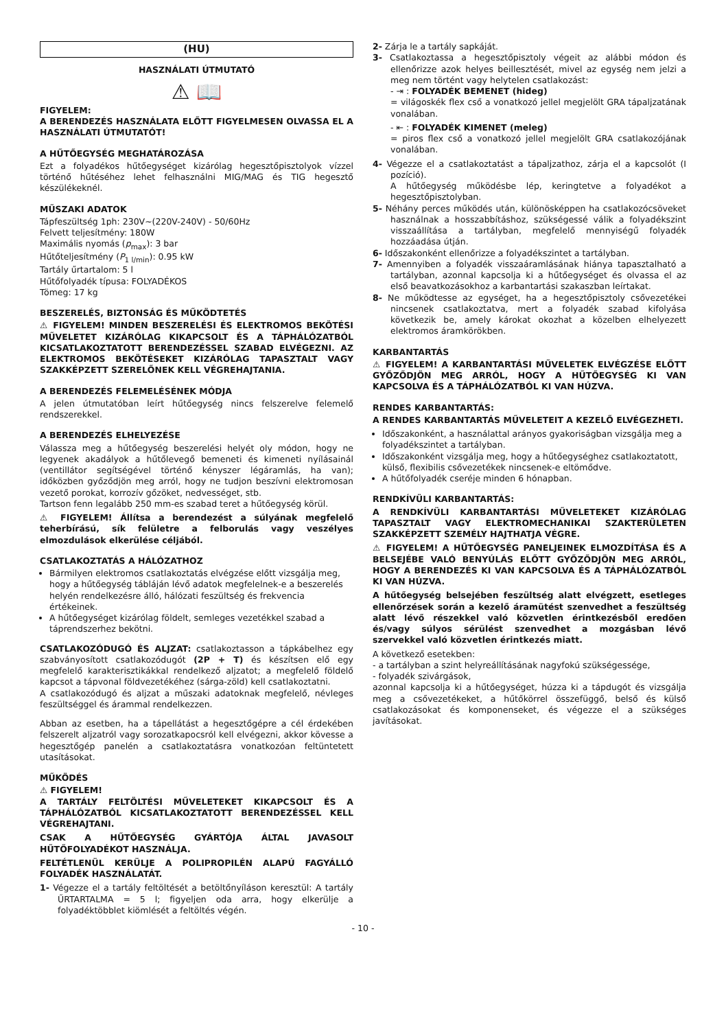(HU)
HASZNÁLATI ÚTMUTATÓ
⚠ 📖
FIGYELEM:
A BERENDEZÉS HASZNÁLATA ELŐTT FIGYELMESEN OLVASSA EL A HASZNÁLATI ÚTMUTATÓT!
A HŰTŐEGYSÉG MEGHATÁROZÁSA
Ezt a folyadékos hűtőegységet kizárólag hegesztőpisztolyok vízzel történő hűtéséhez lehet felhasználni MIG/MAG és TIG hegesztő készülékeknél.
MŰSZAKI ADATOK
Tápfeszültség 1ph: 230V~(220V-240V) - 50/60Hz
Felvett teljesítmény: 180W
Maximális nyomás (p<sub>max</sub>): 3 bar
Hűtőteljesítmény (P<sub>1 l/min</sub>): 0.95 kW
Tartály űrtartalom: 5 l
Hűtőfolyadék típusa: FOLYADÉKOS
Tömeg: 17 kg
BESZERELÉS, BIZTONSÁG ÉS MŰKÖDTETÉS
⚠ FIGYELEM! MINDEN BESZERELÉSI ÉS ELEKTROMOS BEKÖTÉSI MŰVELETET KIZÁRÓLAG KIKAPCSOLT ÉS A TÁPHÁLÓZATBÓL KICSATLAKOZTATOTT BERENDEZÉSSEL SZABAD ELVÉGEZNI. AZ ELEKTROMOS BEKÖTÉSEKET KIZÁRÓLAG TAPASZTALT VAGY SZAKKÉPZETT SZERELŐNEK KELL VÉGREHAJTANIA.
A BERENDEZÉS FELEMELÉSÉNEK MÓDJA
A jelen útmutatóban leírt hűtőegység nincs felszerelve felemelő rendszerekkel.
A BERENDEZÉS ELHELYEZÉSE
Válassza meg a hűtőegység beszerelési helyét oly módon, hogy ne legyenek akadályok a hűtőlevegő bemeneti és kimeneti nyílásainál (ventillátor segítségével történő kényszer légáramlás, ha van); időközben győződjön meg arról, hogy ne tudjon beszívni elektromosan vezető porokat, korrozív gőzöket, nedvességet, stb.
Tartson fenn legalább 250 mm-es szabad teret a hűtőegység körül.
⚠ FIGYELEM! Állítsa a berendezést a súlyának megfelelő teherbírású, sík felületre a felborulás vagy veszélyes elmozdulások elkerülése céljából.
CSATLAKOZTATÁS A HÁLÓZATHOZ
Bármilyen elektromos csatlakoztatás elvégzése előtt vizsgálja meg, hogy a hűtőegység tábláján lévő adatok megfelelnek-e a beszerelés helyén rendelkezésre álló, hálózati feszültség és frekvencia értékeinek.
A hűtőegységet kizárólag földelt, semleges vezetékkel szabad a táprendszerhez bekötni.
CSATLAKOZÓDUGÓ ÉS ALJZAT: csatlakoztasson a tápkábelhez egy szabványosított csatlakozódugót (2P + T) és készítsen elő egy megfelelő karakterisztikákkal rendelkező aljzatot; a megfelelő földelő kapcsot a tápvonal földvezetékéhez (sárga-zöld) kell csatlakoztatni.
A csatlakozódugó és aljzat a műszaki adatoknak megfelelő, névleges feszültséggel és árammal rendelkezzen.
Abban az esetben, ha a tápellátást a hegesztőgépre a cél érdekében felszerelt aljzatról vagy sorozatkapocsról kell elvégezni, akkor kövesse a hegesztőgép panelén a csatlakoztatásra vonatkozóan feltüntetett utasításokat.
MŰKÖDÉS
⚠ FIGYELEM!
A TARTÁLY FELTÖLTÉSI MŰVELETEKET KIKAPCSOLT ÉS A TÁPHÁLÓZATBÓL KICSATLAKOZTATOTT BERENDEZÉSSEL KELL VÉGREHAJTANI.
CSAK A HŰTŐEGYSÉG GYÁRTÓJA ÁLTAL JAVASOLT HŰTŐFOLYADÉKOT HASZNÁLJA.
FELTÉTLENÜL KERÜLJE A POLIPROPILÉN ALAPÚ FAGYÁLLÓ FOLYADÉK HASZNÁLATÁT.
1- Végezze el a tartály feltöltését a betöltőnyíláson keresztül: A tartály ŰRTARTALMA = 5 l; figyeljen oda arra, hogy elkerülje a folyadéktöbblet kiömlését a feltöltés végén.
2- Zárja le a tartály sapkáját.
3- Csatlakoztassa a hegesztőpisztoly végeit az alábbi módon és ellenőrizze azok helyes beillesztését, mivel az egység nem jelzi a meg nem történt vagy helytelen csatlakozást:
- ⇥ : FOLYADÉK BEMENET (hideg)
= világoskék flex cső a vonatkozó jellel megjelölt GRA tápaljzatának vonalában.
- ⇤ : FOLYADÉK KIMENET (meleg)
= piros flex cső a vonatkozó jellel megjelölt GRA csatlakozójának vonalában.
4- Végezze el a csatlakoztatást a tápaljzathoz, zárja el a kapcsolót (I pozíció).
A hűtőegység működésbe lép, keringtetve a folyadékot a hegesztőpisztolyban.
5- Néhány perces működés után, különösképpen ha csatlakozócsöveket használnak a hosszabbításhoz, szükségessé válik a folyadékszint visszaállítása a tartályban, megfelelő mennyiségű folyadék hozzáadása útján.
6- Időszakonként ellenőrizze a folyadékszintet a tartályban.
7- Amennyiben a folyadék visszaáramlásának hiánya tapasztalható a tartályban, azonnal kapcsolja ki a hűtőegységet és olvassa el az első beavatkozásokhoz a karbantartási szakaszban leírtakat.
8- Ne működtesse az egységet, ha a hegesztőpisztoly csővezetékei nincsenek csatlakoztatva, mert a folyadék szabad kifolyása következik be, amely károkat okozhat a közelben elhelyezett elektromos áramkörökben.
KARBANTARTÁS
⚠ FIGYELEM! A KARBANTARTÁSI MŰVELETEK ELVÉGZÉSE ELŐTT GYŐZŐDJÖN MEG ARRÓL, HOGY A HŰTŐEGYSÉG KI VAN KAPCSOLVA ÉS A TÁPHÁLÓZATBÓL KI VAN HÚZVA.
RENDES KARBANTARTÁS:
A RENDES KARBANTARTÁS MŰVELETEIT A KEZELŐ ELVÉGEZHETI.
Időszakonként, a használattal arányos gyakoriságban vizsgálja meg a folyadékszintet a tartályban.
Időszakonként vizsgálja meg, hogy a hűtőegységhez csatlakoztatott, külső, flexibilis csővezetékek nincsenek-e eltömődve.
A hűtőfolyadék cseréje minden 6 hónapban.
RENDKÍVÜLI KARBANTARTÁS:
A RENDKÍVÜLI KARBANTARTÁSI MŰVELETEKET KIZÁRÓLAG TAPASZTALT VAGY ELEKTROMECHANIKAI SZAKTERÜLETEN SZAKKÉPZETT SZEMÉLY HAJTHATJA VÉGRE.
⚠ FIGYELEM! A HŰTŐEGYSÉG PANELJEINEK ELMOZDÍTÁSA ÉS A BELSEJÉBE VALÓ BENYÚLÁS ELŐTT GYŐZŐDJÖN MEG ARRÓL, HOGY A BERENDEZÉS KI VAN KAPCSOLVA ÉS A TÁPHÁLÓZATBÓL KI VAN HÚZVA.
A hűtőegység belsejében feszültség alatt elvégzett, esetleges ellenőrzések során a kezelő áramütést szenvedhet a feszültség alatt lévő részekkel való közvetlen érintkezésből eredően és/vagy súlyos sérülést szenvedhet a mozgásban lévő szervekkel való közvetlen érintkezés miatt.
A következő esetekben:
- a tartályban a szint helyreállításának nagyfokú szükségessége,
- folyadék szivárgások,
azonnal kapcsolja ki a hűtőegységet, húzza ki a tápdugót és vizsgálja meg a csővezetékeket, a hűtőkörrel összefüggő, belső és külső csatlakozásokat és komponenseket, és végezze el a szükséges javításokat.
- 10 -